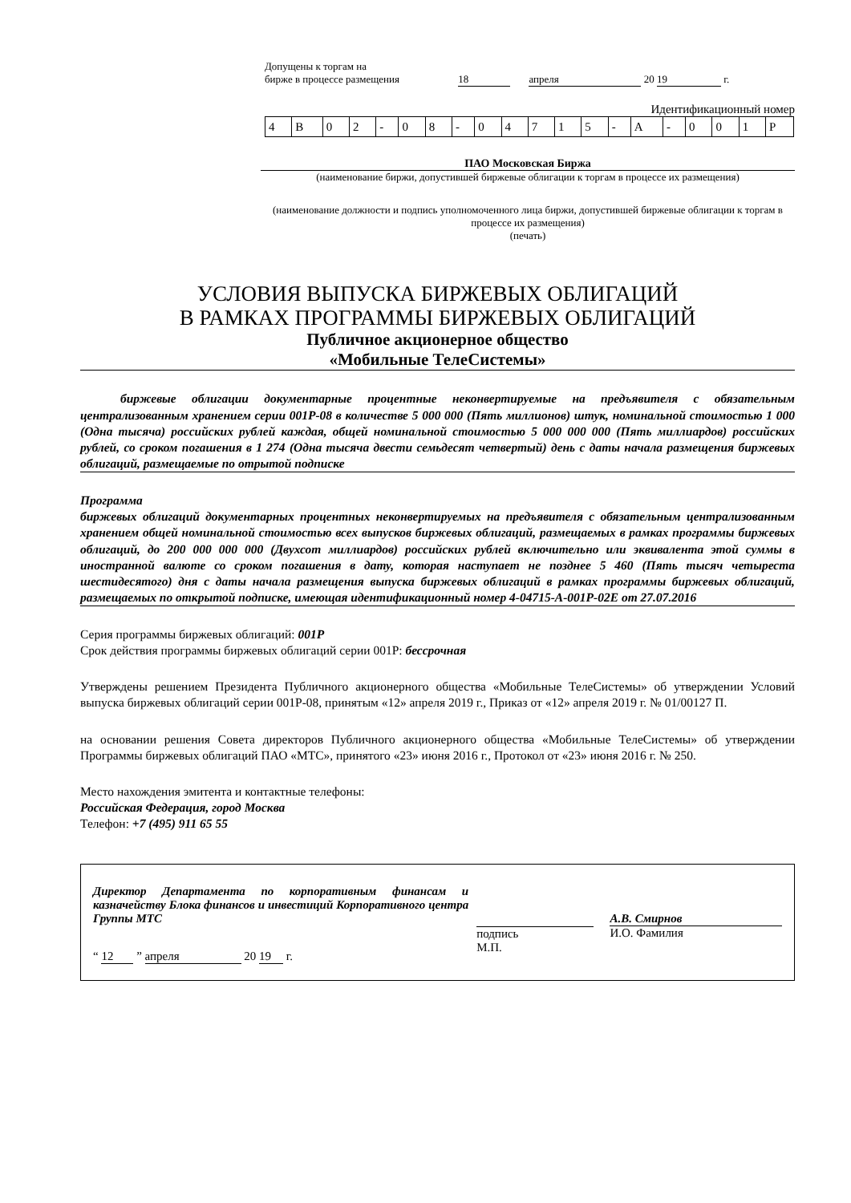Допущены к торгам на
бирже в процессе размещения 18 апреля 20 19 г.
Идентификационный номер
| 4 | B | 0 | 2 | - | 0 | 8 | - | 0 | 4 | 7 | 1 | 5 | - | A | - | 0 | 0 | 1 | P |
ПАО Московская Биржа
(наименование биржи, допустившей биржевые облигации к торгам в процессе их размещения)
(наименование должности и подпись уполномоченного лица биржи, допустившей биржевые облигации к торгам в процессе их размещения)
(печать)
УСЛОВИЯ ВЫПУСКА БИРЖЕВЫХ ОБЛИГАЦИЙ
В РАМКАХ ПРОГРАММЫ БИРЖЕВЫХ ОБЛИГАЦИЙ
Публичное акционерное общество
«Мобильные ТелеСистемы»
биржевые облигации документарные процентные неконвертируемые на предъявителя с обязательным централизованным хранением серии 001P-08 в количестве 5 000 000 (Пять миллионов) штук, номинальной стоимостью 1 000 (Одна тысяча) российских рублей каждая, общей номинальной стоимостью 5 000 000 000 (Пять миллиардов) российских рублей, со сроком погашения в 1 274 (Одна тысяча двести семьдесят четвертый) день с даты начала размещения биржевых облигаций, размещаемые по отрытой подписке
Программа
биржевых облигаций документарных процентных неконвертируемых на предъявителя с обязательным централизованным хранением общей номинальной стоимостью всех выпусков биржевых облигаций, размещаемых в рамках программы биржевых облигаций, до 200 000 000 000 (Двухсот миллиардов) российских рублей включительно или эквивалента этой суммы в иностранной валюте со сроком погашения в дату, которая наступает не позднее 5 460 (Пять тысяч четыреста шестидесятого) дня с даты начала размещения выпуска биржевых облигаций в рамках программы биржевых облигаций, размещаемых по открытой подписке, имеющая идентификационный номер 4-04715-A-001P-02E от 27.07.2016
Серия программы биржевых облигаций: 001P
Срок действия программы биржевых облигаций серии 001P: бессрочная
Утверждены решением Президента Публичного акционерного общества «Мобильные ТелеСистемы» об утверждении Условий выпуска биржевых облигаций серии 001P-08, принятым «12» апреля 2019 г., Приказ от «12» апреля 2019 г. № 01/00127 П.
на основании решения Совета директоров Публичного акционерного общества «Мобильные ТелеСистемы» об утверждении Программы биржевых облигаций ПАО «МТС», принятого «23» июня 2016 г., Протокол от «23» июня 2016 г. № 250.
Место нахождения эмитента и контактные телефоны:
Российская Федерация, город Москва
Телефон: +7 (495) 911 65 55
Директор Департамента по корпоративным финансам и казначейству Блока финансов и инвестиций Корпоративного центра Группы МТС
“ 12 ” апреля 20 19 г.
подпись
М.П.
А.В. Смирнов
И.О. Фамилия